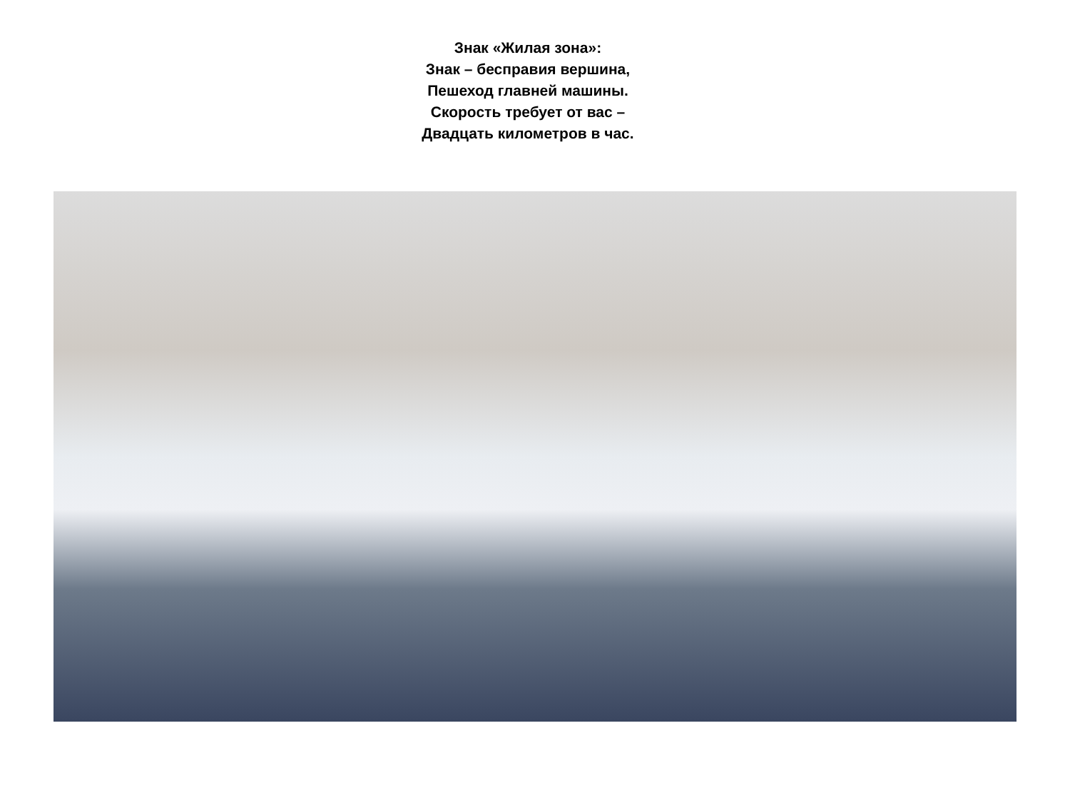Знак «Жилая зона»:
Знак – бесправия вершина,
Пешеход главней машины.
Скорость требует от вас –
Двадцать километров в час.